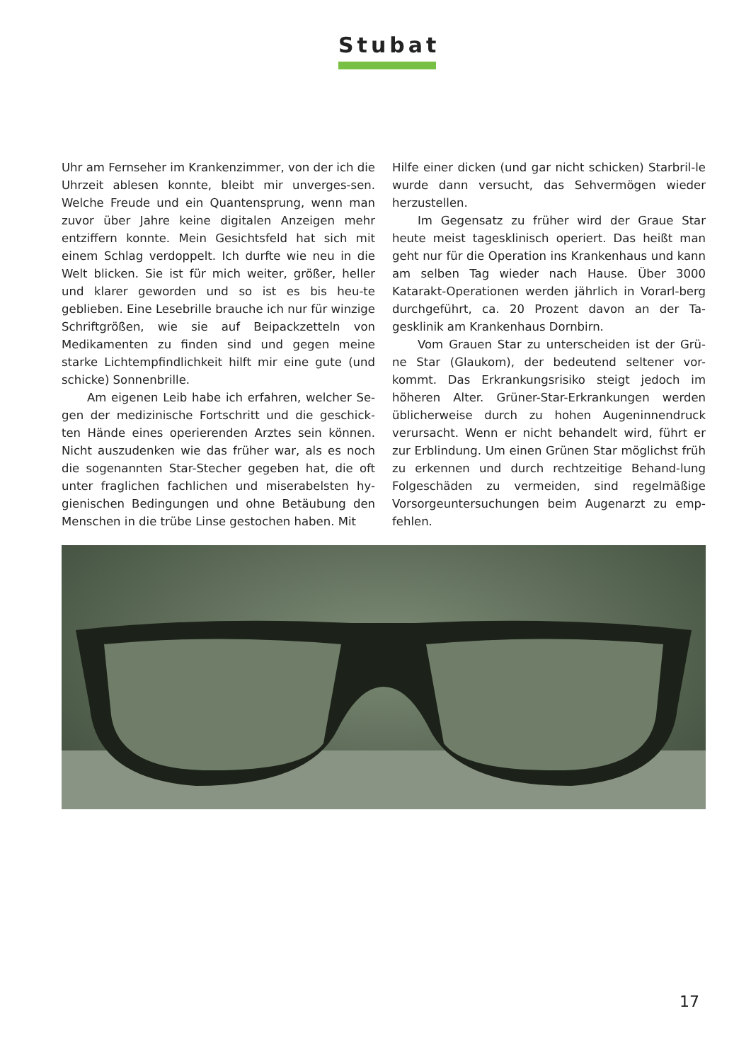Stubat
Uhr am Fernseher im Krankenzimmer, von der ich die Uhrzeit ablesen konnte, bleibt mir unverges-sen. Welche Freude und ein Quantensprung, wenn man zuvor über Jahre keine digitalen Anzeigen mehr entziffern konnte. Mein Gesichtsfeld hat sich mit einem Schlag verdoppelt. Ich durfte wie neu in die Welt blicken. Sie ist für mich weiter, größer, heller und klarer geworden und so ist es bis heu-te geblieben. Eine Lesebrille brauche ich nur für winzige Schriftgrößen, wie sie auf Beipackzetteln von Medikamenten zu finden sind und gegen meine starke Lichtempfindlichkeit hilft mir eine gute (und schicke) Sonnenbrille.
Am eigenen Leib habe ich erfahren, welcher Se-gen der medizinische Fortschritt und die geschick-ten Hände eines operierenden Arztes sein können. Nicht auszudenken wie das früher war, als es noch die sogenannten Star-Stecher gegeben hat, die oft unter fraglichen fachlichen und miserabelsten hy-gienischen Bedingungen und ohne Betäubung den Menschen in die trübe Linse gestochen haben. Mit
Hilfe einer dicken (und gar nicht schicken) Starbril-le wurde dann versucht, das Sehvermögen wieder herzustellen.
Im Gegensatz zu früher wird der Graue Star heute meist tagesklinisch operiert. Das heißt man geht nur für die Operation ins Krankenhaus und kann am selben Tag wieder nach Hause. Über 3000 Katarakt-Operationen werden jährlich in Vorarl-berg durchgeführt, ca. 20 Prozent davon an der Ta-gesklinik am Krankenhaus Dornbirn.
Vom Grauen Star zu unterscheiden ist der Grü-ne Star (Glaukom), der bedeutend seltener vor-kommt. Das Erkrankungsrisiko steigt jedoch im höheren Alter. Grüner-Star-Erkrankungen werden üblicherweise durch zu hohen Augeninnendruck verursacht. Wenn er nicht behandelt wird, führt er zur Erblindung. Um einen Grünen Star möglichst früh zu erkennen und durch rechtzeitige Behand-lung Folgeschäden zu vermeiden, sind regelmäßige Vorsorgeuntersuchungen beim Augenarzt zu emp-fehlen.
17